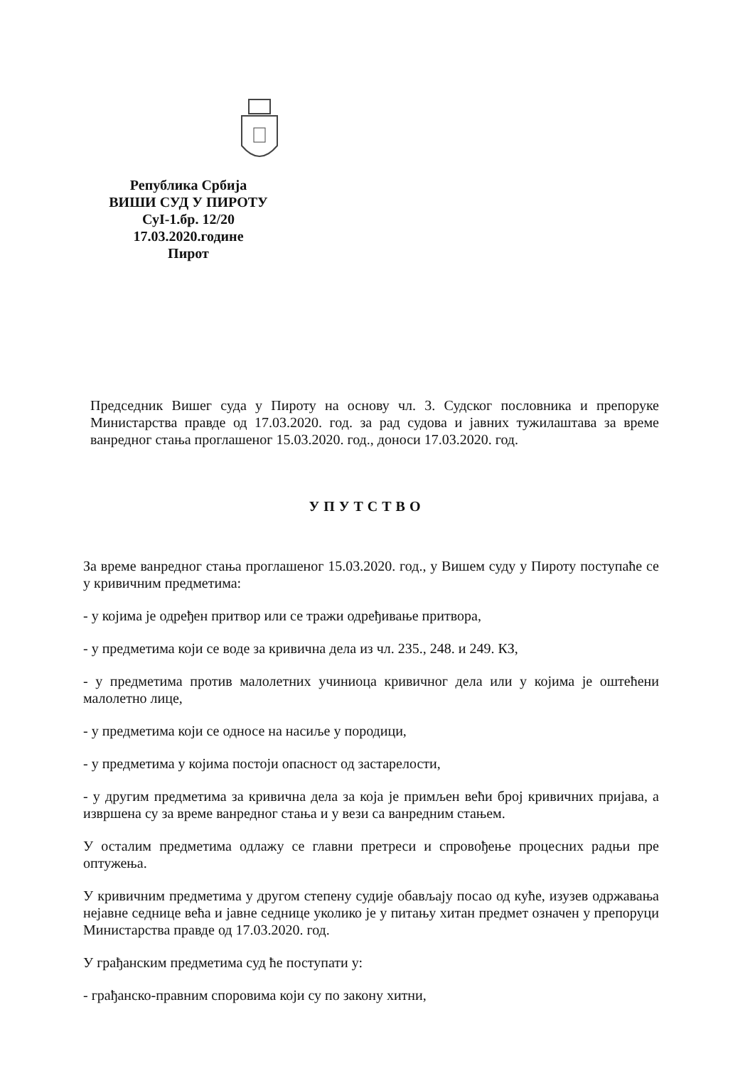Република Србија
ВИШИ СУД У ПИРОТУ
СуI-1.бр. 12/20
17.03.2020.године
Пирот
Председник Вишег суда у Пироту на основу чл. 3. Судског пословника и препоруке Министарства правде од 17.03.2020. год. за рад судова и јавних тужилаштава за време ванредног стања проглашеног 15.03.2020. год., доноси 17.03.2020. год.
УПУТСТВО
За време ванредног стања проглашеног 15.03.2020. год., у Вишем суду у Пироту поступаће се у кривичним предметима:
- у којима је одређен притвор или се тражи одређивање притвора,
- у предметима који се воде за кривична дела из чл. 235., 248. и 249. КЗ,
- у предметима против малолетних учиниоца кривичног дела или у којима је оштећени малолетно лице,
- у предметима који се односе на насиље у породици,
- у предметима у којима постоји опасност од застарелости,
- у другим предметима за кривична дела за која је примљен већи број кривичних пријава, а извршена су за време ванредног стања и у вези са ванредним стањем.
У осталим предметима одлажу се главни претреси и спровођење процесних радњи пре оптужења.
У кривичним предметима у другом степену судије обављају посао од куће, изузев одржавања нејавне седнице већа и јавне седнице уколико је у питању хитан предмет означен у препоруци Министарства правде од 17.03.2020. год.
У грађанским предметима суд ће поступати у:
- грађанско-правним споровима који су по закону хитни,